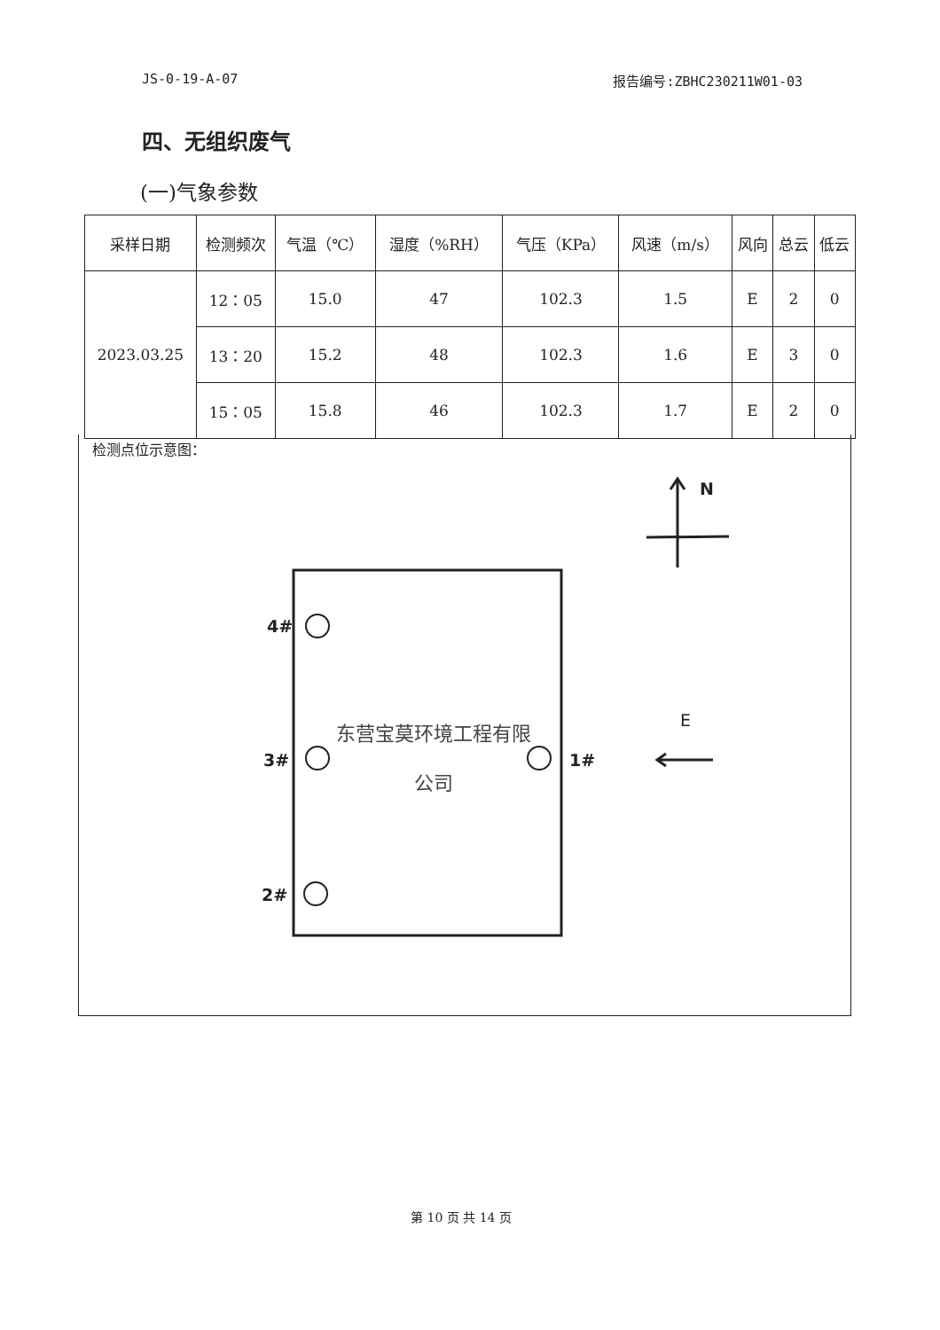JS-0-19-A-07 报告编号:ZBHC230211W01-03
四、无组织废气
(一)气象参数
| 采样日期 | 检测频次 | 气温（℃） | 湿度（%RH） | 气压（KPa） | 风速（m/s） | 风向 | 总云 | 低云 |
| --- | --- | --- | --- | --- | --- | --- | --- | --- |
| 2023.03.25 | 12：05 | 15.0 | 47 | 102.3 | 1.5 | E | 2 | 0 |
| | 13：20 | 15.2 | 48 | 102.3 | 1.6 | E | 3 | 0 |
| | 15：05 | 15.8 | 46 | 102.3 | 1.7 | E | 2 | 0 |
检测点位示意图：
N
4#
3# 1#
2#
E
东营宝莫环境工程有限
公司
第 10 页 共 14 页